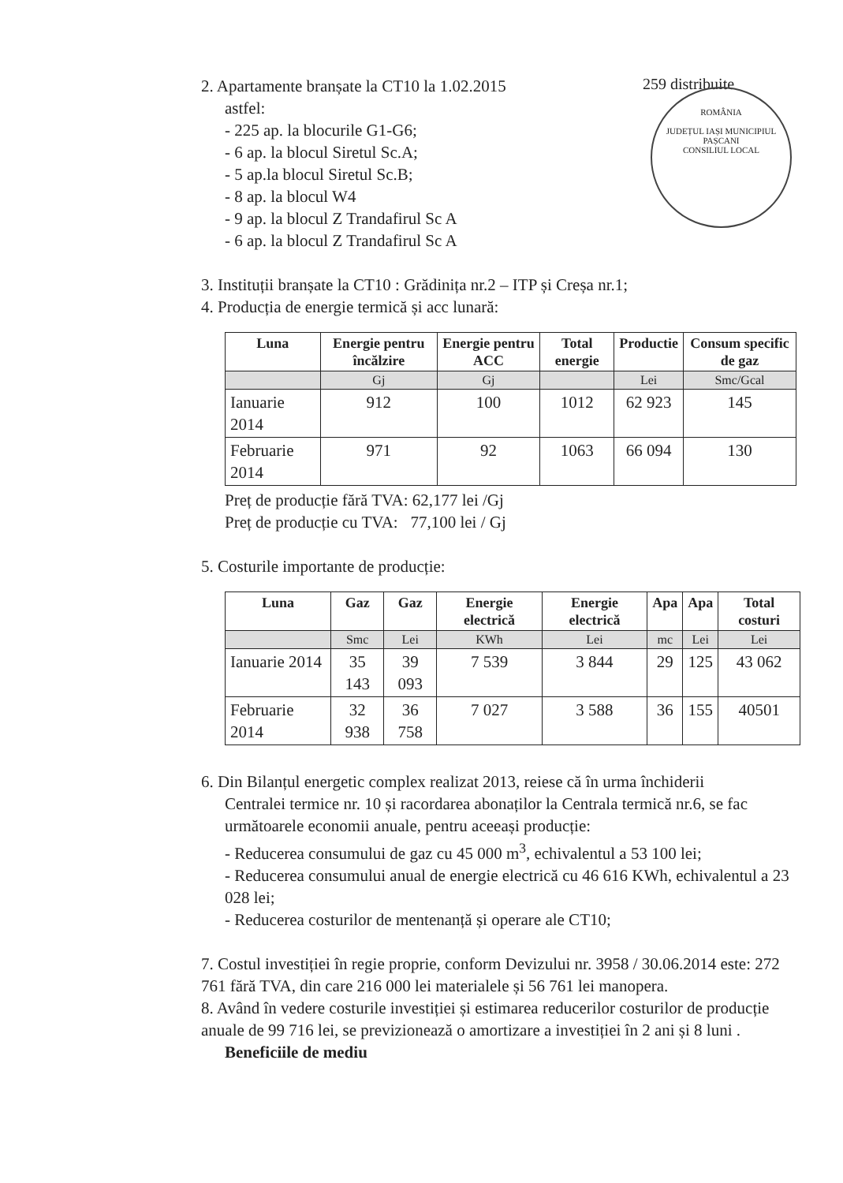259 distribuite
ROMÂNIA
JUDEȚUL IAȘI MUNICIPIUL PAȘCANI
CONSILIUL LOCAL
2. Apartamente branșate la CT10 la 1.02.2015
astfel:
- 225 ap. la blocurile G1-G6;
- 6 ap. la blocul Siretul Sc.A;
- 5 ap.la blocul Siretul Sc.B;
- 8 ap. la blocul W4
- 9 ap. la blocul Z Trandafirul Sc A
- 6 ap. la blocul Z Trandafirul Sc A
3. Instituții branșate la CT10 : Grădinița nr.2 – ITP și Creșa nr.1;
4. Producția de energie termică și acc lunară:
| Luna | Energie pentru încălzire | Energie pentru ACC | Total energie | Productie | Consum specific de gaz |
| --- | --- | --- | --- | --- | --- |
| | Gj | Gj | | Lei | Smc/Gcal |
| Ianuarie 2014 | 912 | 100 | 1012 | 62 923 | 145 |
| Februarie 2014 | 971 | 92 | 1063 | 66 094 | 130 |
Preț de producție fără TVA: 62,177 lei /Gj
Preț de producție cu TVA: 77,100 lei / Gj
5. Costurile importante de producție:
| Luna | Gaz | Gaz | Energie electrică | Energie electrică | Apa | Apa | Total costuri |
| --- | --- | --- | --- | --- | --- | --- | --- |
| | Smc | Lei | KWh | Lei | mc | Lei | Lei |
| Ianuarie 2014 | 35 143 | 39 093 | 7 539 | 3 844 | 29 | 125 | 43 062 |
| Februarie 2014 | 32 938 | 36 758 | 7 027 | 3 588 | 36 | 155 | 40501 |
6. Din Bilanțul energetic complex realizat 2013, reiese că în urma închiderii
Centralei termice nr. 10 și racordarea abonaților la Centrala termică nr.6, se fac următoarele economii anuale, pentru aceeași producție:
- Reducerea consumului de gaz cu 45 000 m<sup>3</sup>, echivalentul a 53 100 lei;
- Reducerea consumului anual de energie electrică cu 46 616 KWh, echivalentul a 23 028 lei;
- Reducerea costurilor de mentenanță și operare ale CT10;
7. Costul investiției în regie proprie, conform Devizului nr. 3958 / 30.06.2014 este: 272 761 fără TVA, din care 216 000 lei materialele și 56 761 lei manopera.
8. Având în vedere costurile investiției și estimarea reducerilor costurilor de producție anuale de 99 716 lei, se previzionează o amortizare a investiției în 2 ani și 8 luni .
Beneficiile de mediu